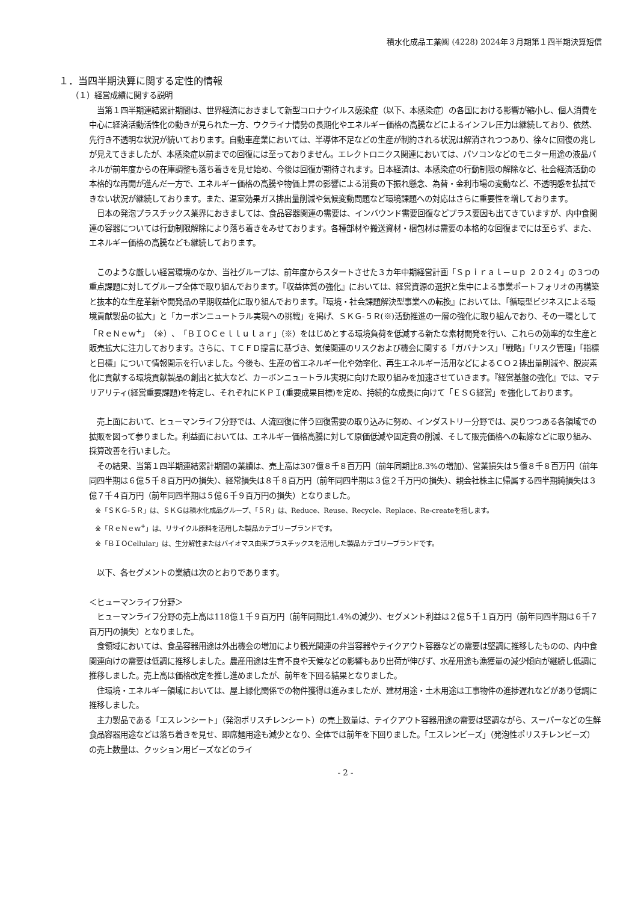積水化成品工業㈱ (4228) 2024年３月期第１四半期決算短信
１．当四半期決算に関する定性的情報
（１）経営成績に関する説明
当第１四半期連結累計期間は、世界経済におきまして新型コロナウイルス感染症（以下、本感染症）の各国における影響が縮小し、個人消費を中心に経済活動活性化の動きが見られた一方、ウクライナ情勢の長期化やエネルギー価格の高騰などによるインフレ圧力は継続しており、依然、先行き不透明な状況が続いております。自動車産業においては、半導体不足などの生産が制約される状況は解消されつつあり、徐々に回復の兆しが見えてきましたが、本感染症以前までの回復には至っておりません。エレクトロニクス関連においては、パソコンなどのモニター用途の液晶パネルが前年度からの在庫調整も落ち着きを見せ始め、今後は回復が期待されます。日本経済は、本感染症の行動制限の解除など、社会経済活動の本格的な再開が進んだ一方で、エネルギー価格の高騰や物価上昇の影響による消費の下振れ懸念、為替・金利市場の変動など、不透明感を払拭できない状況が継続しております。また、温室効果ガス排出量削減や気候変動問題など環境課題への対応はさらに重要性を増しております。
日本の発泡プラスチックス業界におきましては、食品容器関連の需要は、インバウンド需要回復などプラス要因も出てきていますが、内中食関連の容器については行動制限解除により落ち着きをみせております。各種部材や搬送資材・梱包材は需要の本格的な回復までには至らず、また、エネルギー価格の高騰なども継続しております。
このような厳しい経営環境のなか、当社グループは、前年度からスタートさせた３カ年中期経営計画「Ｓｐｉｒａｌ－ｕｐ ２０２４」の３つの重点課題に対してグループ全体で取り組んでおります。『収益体質の強化』においては、経営資源の選択と集中による事業ポートフォリオの再構築と抜本的な生産革新や開発品の早期収益化に取り組んでおります。『環境・社会課題解決型事業への転換』においては、「循環型ビジネスによる環境貢献製品の拡大」と「カーボンニュートラル実現への挑戦」を掲げ、ＳＫＧ-５Ｒ(※)活動推進の一層の強化に取り組んでおり、その一環として「ＲｅＮｅｗ<sup>+</sup>」（※）、「ＢＩＯＣｅｌｌｕｌａｒ」（※）をはじめとする環境負荷を低減する新たな素材開発を行い、これらの効率的な生産と販売拡大に注力しております。さらに、ＴＣＦＤ提言に基づき、気候関連のリスクおよび機会に関する「ガバナンス」「戦略」「リスク管理」「指標と目標」について情報開示を行いました。今後も、生産の省エネルギー化や効率化、再生エネルギー活用などによるＣＯ２排出量削減や、脱炭素化に貢献する環境貢献製品の創出と拡大など、カーボンニュートラル実現に向けた取り組みを加速させていきます。『経営基盤の強化』では、マテリアリティ(経営重要課題)を特定し、それぞれにＫＰＩ(重要成果目標)を定め、持続的な成長に向けて「ＥＳＧ経営」を強化しております。
売上面において、ヒューマンライフ分野では、人流回復に伴う回復需要の取り込みに努め、インダストリー分野では、戻りつつある各領域での拡販を図って参りました。利益面においては、エネルギー価格高騰に対して原価低減や固定費の削減、そして販売価格への転嫁などに取り組み、採算改善を行いました。
その結果、当第１四半期連結累計期間の業績は、売上高は307億８千８百万円（前年同期比8.3%の増加）、営業損失は５億８千８百万円（前年同四半期は６億５千８百万円の損失）、経常損失は８千８百万円（前年同四半期は３億２千万円の損失）、親会社株主に帰属する四半期純損失は３億７千４百万円（前年同四半期は５億６千９百万円の損失）となりました。
※「ＳＫＧ-５Ｒ」は、ＳＫＧは積水化成品グループ、「５Ｒ」は、Reduce、Reuse、Recycle、Replace、Re-createを指します。
※「ＲｅＮｅｗ<sup>+</sup>」は、リサイクル原料を活用した製品カテゴリーブランドです。
※「ＢＩＯCellular」は、生分解性またはバイオマス由来プラスチックスを活用した製品カテゴリーブランドです。
以下、各セグメントの業績は次のとおりであります。
＜ヒューマンライフ分野＞
ヒューマンライフ分野の売上高は118億１千９百万円（前年同期比1.4%の減少）、セグメント利益は２億５千１百万円（前年同四半期は６千７百万円の損失）となりました。
食領域においては、食品容器用途は外出機会の増加により観光関連の弁当容器やテイクアウト容器などの需要は堅調に推移したものの、内中食関連向けの需要は低調に推移しました。農産用途は生育不良や天候などの影響もあり出荷が伸びず、水産用途も漁獲量の減少傾向が継続し低調に推移しました。売上高は価格改定を推し進めましたが、前年を下回る結果となりました。
住環境・エネルギー領域においては、屋上緑化関係での物件獲得は進みましたが、建材用途・土木用途は工事物件の進捗遅れなどがあり低調に推移しました。
主力製品である「エスレンシート」（発泡ポリスチレンシート）の売上数量は、テイクアウト容器用途の需要は堅調ながら、スーパーなどの生鮮食品容器用途などは落ち着きを見せ、即席麺用途も減少となり、全体では前年を下回りました。「エスレンビーズ」（発泡性ポリスチレンビーズ）の売上数量は、クッション用ビーズなどのライ
- 2 -